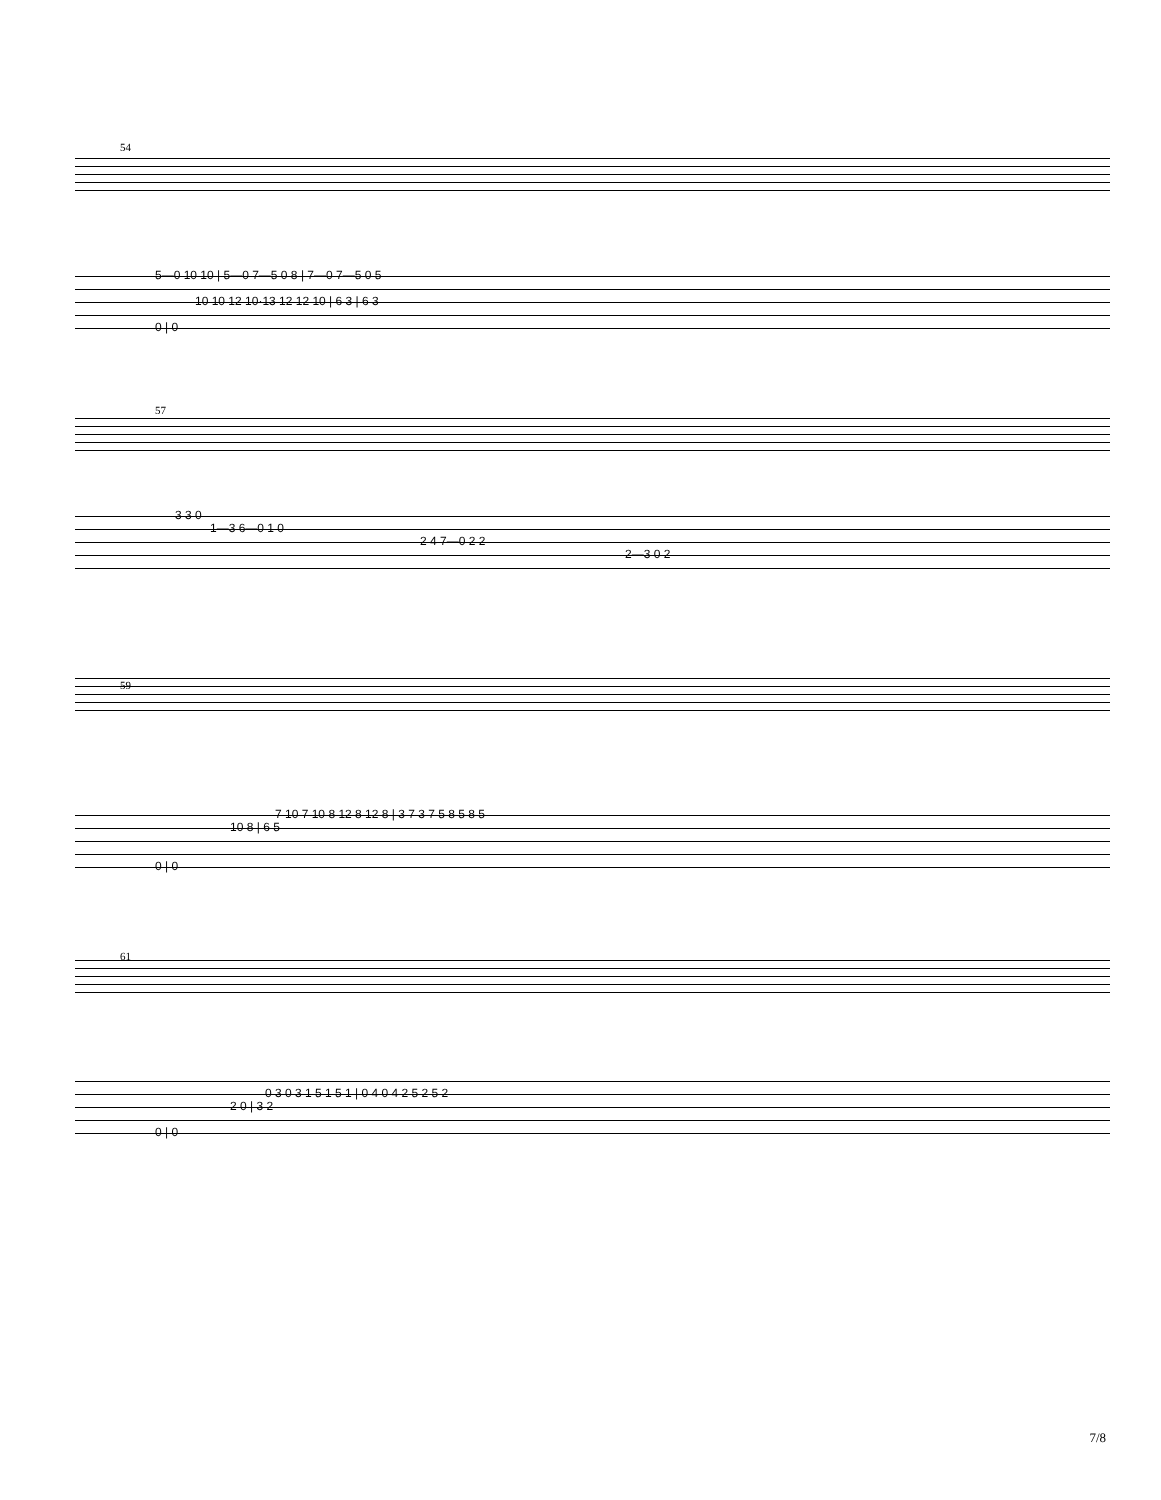54
5—0 10 10 | 5—0 7—5 0 8 | 7—0 7—5 0 5
10 10 12 10·13 12 12 10 | 6 3 | 6 3
0 | 0
57
3 3 0
1—3 6—0 1 0
2 4 7—0 2 2
2—3 0 2
59
7 10 7 10 8 12 8 12 8 | 3 7 3 7 5 8 5 8 5
10 8 | 6 5
0 | 0
61
0 3 0 3 1 5 1 5 1 | 0 4 0 4 2 5 2 5 2
2 0 | 3 2
0 | 0
7/8